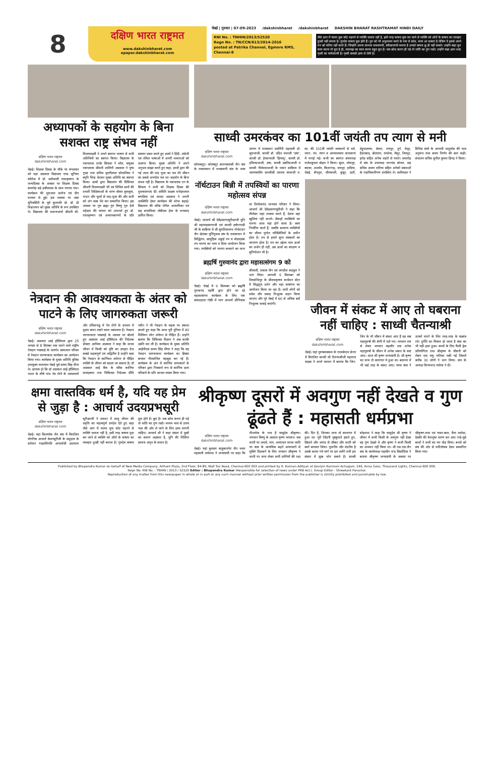8
दक्षिण भारत राष्ट्रमत
www.dakshinbharat.com
epaper.dakshinbharat.com
चेन्नई | गुरुवार | 07-09-2023 /dakshinbharat /dakshinbharat DAKSHIN BHARAT RASHTRAMAT HINDI DAILY
RNI No. : TNHIN/2013/52520
Regn No. : TN/CCN/613/2014-2016
posted at Patrika Channel, Egmore RMS, Chennai-8
जैसे आग में फायर प्रूफ कोट पहनने से व्यक्ति जलता नहीं है, इसी तरह कषाय प्रूफ बन जाने से व्यक्ति को औरों के कषाय का व्यवहार दुःखी नहीं बनाता है। गुरुदेव कषाय प्रूफ होते हैं। गुरु को भी अनुशासन करने के नाम से क्रोध, माया आ सकता है लेकिन वे इससे अपने मन को मलिन नहीं करते हैं। जिन्होंने अपना स्वभाव समतामयी, स्वीकारमयी बनाया है उनको कषाय छू ही नहीं सकते। उन्होंने कहा बुरा काम करना तो बुरा है ही, नासमझ का काम करना बहुत बुरा है। जब क्रोध करना ही पड़े तो शांति का गुण रखो। उन्होंने कहा क्षमा शब्द पृथ्वी का पर्यायवाची है। पृथ्वी सबको क्षमा से लेती है।
अध्यापकों के सहयोग के बिना सशक्त राष्ट्र संभव नहीं
दक्षिण भारत राष्ट्रमत
dakshinbharat.com
चेन्नई। शिक्षक दिवस के मौके पर मंगलवार को यहां अग्रवाल विद्यालय एण्ड जूनियर कॉलेज में डॉ. सर्वपल्ली राधाकृष्णन के जन्मदिवस के अवसर पर शिक्षक दिवस समारोह बड़े हर्षोल्लास के साथ मनाया गया। कार्यक्रम की शुरुआत प्रार्थना एवं दीप प्रज्वल से हुई। इस अवसर पर अन्ना यूनिवर्सिटी के पूर्व कुलपति प्रो. डॉ. डी विश्वनाथन को मुख्य अतिथि के रूप उपस्थित थे। विद्यालय की प्रधानाचार्या श्रीमती सी. विजयलक्ष्मी ने अपने स्वागत भाषण से सभी अतिथियों का स्वागत किया। विद्यालय के पत्राचारक एनके सिंघला ने शॉल, संयुक्त पत्राचारक श्रीमती शालिनी अग्रवाल ने पुष्प गुच्छ तथा सचिव मुरारीलाल सोंथालिया ने स्मृति चिन्ह भेटकर मुख्य अतिथि का स्वागत किया। छात्रों द्वारा विद्यालय की प्रिंसिपल श्रीमती विजयलक्ष्मी जी एवं विभिन्न स्तरों की प्रभारी शिक्षिकाओं के चरण धोकर कुमकुम, चन्दन और फूलों से पाद-पूजा की और सभी को अंग वस्त्र भेंट कर सम्मानित किया। इस अवसर पर गुरु ब्रह्मा गुरु विष्णु गुरु देवो महेश्वरा की परंपरा को अपनाते हुए डॉ. राधाकृष्णन एवं अध्यापकगणों के प्रति सम्मान प्रकट करते हुए छात्रों ने हिंदी, अंग्रेजी एवं तमिल भाषाओं में अपनी भावनाओं को उजागर किया। मुख्य अतिथि ने अपने अनुभव सांझा करते हुए कहा, छात्रों द्वारा की गई आज की पाद पूजा का पल मेरे जीवन का सबसे अनमोल पल था। सहयोग के बिना संभव नहीं है। विद्यालय के पत्राचारक एन के सिंघला ने सभी को शिक्षक दिवस की शुभकामनाएं दीं। समिति सदस्य मनोहरलाल बगाडिया एवं शारदा अग्रवाल ने अपनी उपस्थिति देकर कार्यक्रम की शोभा बढ़ाई। विद्यालय की वरिष्ठ गणित अध्यापिका एवं सह संचालिका जेबीएस हेमा के धन्यवाद ज्ञापित किया।
नेत्रदान की आवश्यकता के अंतर को पाटने के लिए जागरुकता जरूरी
दक्षिण भारत राष्ट्रमत
dakshinbharat.com
चेन्नई। अग्रवाल आई हॉस्पिटल द्वारा 25 अगस्त से 8 सितंबर तक चलने वाले राष्ट्रीय नेत्रदान पखवाड़े के अंतर्गत अस्पताल परिसर में नेत्रदान जागरूकता कार्यक्रम का आयोजन किया गया। कार्यक्रम के मुख्य अतिथि पुलिस उपायुक्त यातायात चेन्नई पूर्व समय सिंह मीना थे। ज्ञातव्य हो कि डॉ अग्रवाल आई हॉस्पिटल भारत के शीर्ष पांच नेत्र रोगों के अस्पतालों और तमिलनाडु में नेत्र रोगों के उपचार में दूसरा स्थान रखने वाला अस्पताल है। नेत्रदान जागरूकता पखवाड़े के अवसर पर बोलते हुए अग्रवाल आई हॉस्पिटल की निदेशक डॉक्टर आथिया अग्रवाल ने कहा कि मानव जीवन में किसी को दृष्टि का उपहार देना सबसे महत्वपूर्ण एवं अद्वितीय है उन्होंने कहा कि नेत्रदान से कार्नियल अंधेपन से पीड़ित व्यक्ति के जीवन को बदला जा सकता है। डॉ अग्रवाल आई बैंक के वरिष्ठ कार्निया सलाहकार तथा चिकित्सा निदेशक प्रीति नवीन ने भी नेत्रदान के महत्व पर प्रकाश डालते हुए कहा कि आज पूरी दुनिया में 40 मिलियन लोग अंधेपन से पीड़ित हैं। उन्होंने बताया कि चिकित्सा विज्ञान ने अब काफ़ी उन्नति कर ली है। कार्यक्रम के मुख्य अतिथि आईपीएस समय सिंह मीणा ने कहा कि वह नेत्रदान जागरूकता कार्यक्रम का हिस्सा बनकर गौरवान्वित महसूस कर रहे हैं। कार्यक्रम के अंत में कार्निया प्राप्तकर्ता के परिवार द्वारा निःस्वार्थ रूप से कार्निया दाता परिवारों के प्रति आभार व्यक्त किया गया।
साध्वी उमरकंवर का 101वीं जयंती तप त्याग से मनी
दक्षिण भारत राष्ट्रमत
dakshinbharat.com
कोयम्बटूर। कोयंबटूर स्थानकवासी जैन संघ के तत्वावधान में राजस्थानी संघ के भव्य प्रांगण में राजस्थान प्रवर्तिनी महासती डॉ. सुप्रभाजी, साध्वी डॉ. उदित प्रभाजी 'उषा', साध्वी डॉ. हेमप्रभाजी 'हिमांशु', साध्वी डॉ. इमितप्रभाजी, उषा, साध्वी उन्नतिप्रभाजी व साध्वी नीलेशप्रभाजी के पावन सान्निध्य में श्रमणसंघीय साध्वीश्री उमराव कंवरजी म. सा. की 101वीं जयंती जयकारों से धर्म, ध्यान, तप, त्याग व आध्यात्ममय वातावरण में मनाई गई। सभी का स्वागत संघाध्यक्ष राजेशकुमार बोहरा ने किया। सूरत, जोधपुर, ब्यावर, अजमेर, किशनगढ़, जयपुर, दादिया, चेन्नई, बेंगलूरु, सीरकाली, कुन्नूर, ऊटी, मेट्टूपालयम, सेलम, रायपुर, दुर्ग, वेलूर, हैदराबाद, बोलारम, रामटेक, मैसूर, तिरुपुर, इरोड सहित अनेक शहरों से पधारे। समारोह में संघ के उपाध्यक्ष रतनचंद बोथरा, सह सचिव अजय टाटिया सहित अनेकों संस्थाओं के पदाधिकारीगण उपस्थित थे। सतीमंडल ने विभिन्न संघों के आगामी चातुर्मास की भाव अनुरूप यथा समय निर्णय की बात कही। संचालन सचिव सुनील कुमार हिंगड़ ने किया।
नॉर्थटाउन बिन्नी में तपस्वियों का पारणा महोत्सव संपन्न
दक्षिण भारत राष्ट्रमत
dakshinbharat.com
चेन्नई। आचार्य श्री देवेंद्रसागरसूरीश्वरजी मुनि श्री महापद्मसागरजी एवं साध्वी हर्षरत्नाश्री जी के सान्निध्य में श्री सुमतिवल्लभ नोर्थटाउन जैन श्वेतांबर मूर्तिपूजक संघ के तत्वावधान में सिद्धितप, सामूहिक अट्ठाई तप व मोक्षदंडक तप पारणा का भव्य व दिव्य आयोजन किया गया। तपस्वियों को पारणा करवाने का लाभ शा तिलोकचंद थानमल परिवार ने लिया। आचार्य श्री देवेंद्रसागरसूरीजी ने कहा कि तीर्थंकर जहां तपस्या करते हैं, देवता वहां खुशियां नहीं मानते। सैकड़ों तपस्वियों का पारणा आज यहां होने वाला है। स्वयं निर्धारित करते हैं, जबकि सामान्य व्यक्तियों का जीवन पूर्णतः परिस्थितियों के अधीन होता है। तप से हमारे सुप्त संस्कारों का जागरण होता है। तप का उद्देश्य मात्र ऊर्जा का अर्जन ही नहीं, उस ऊर्जा का संरक्षण व सुनियोजन भी है।
ब्रह्मर्षि गुरुवानंद द्वारा महासत्संगम 9 को
दक्षिण भारत राष्ट्रमत
dakshinbharat.com
चेन्नई। चेन्नई में 9 सितम्बर को ब्रह्मर्षि गुरुवानंद महर्षि द्वारा होने जा रहे महासत्संगम कार्यक्रम के लिए एक संवाददाता गोष्ठी में भाग आचार्य श्रीनिवास श्रीमाली, प्रकाश जैन एवं जगदीश कदवुल ने भाग लिया। आगामी 9 सितम्बर को तिरुवन्मियूर के श्रीरामकृष्णा कन्वेंशन सेंटर में सिद्धगुरु दर्शन और महा सत्संगम का आयोजन किया जा रहा है। सभी लोगों को प्रवेश और प्रसाद निःशुल्क प्रदान किया जाएगा और पूरे चेन्नई में 60 से अधिक बसें निःशुल्क चलाई जाएंगी।
जीवन में संकट में आए तो घबराना नहीं चाहिए : साध्वी चैतन्याश्री
दक्षिण भारत राष्ट्रमत
dakshinbharat.com
चेन्नई। यहां पुरुषवाक्कम के एएमकेएम सेन्टर में विराजित साध्वी श्री चैतन्याश्रीजी महाराज साहब ने अपने प्रवचन में बताया कि जिन-जिन के भी जीवन में संकट आए हैं वह सब महापुरुषों की श्रेणी में चले गए। भगवान राम से लेकर भगवान महावीर तक अनेक महापुरुषों के जीवन में अनेक प्रकार के कष्ट आए। आज श्री कृष्ण जन्माष्टमी है। श्री कृष्ण का जन्म तो कारागार में हुआ था। बालपन में भी कई तरह के संकट आए। मामा कंस ने उनको मारने के लिए तरह-तरह के षड्यंत्र रचे। दुर्गति का शिकार हो जाता है कंस का भी यही हाल हुआ। बच्चों के लिए फैंसी ड्रेस प्रतियोगिता तथा श्रीकृष्ण के जीवनी को लेकर एक लघु नाटिका रखी गई जिसमें करीब 30 लोगों ने भाग लिया। संघ के अध्यक्ष विनयचन्द पावेचा ने दी।
क्षमा वास्तविक धर्म है, यदि यह प्रेम से जुड़ा है : आचार्य उदयप्रभसूरी
दक्षिण भारत राष्ट्रमत
dakshinbharat.com
चेन्नई। यहां किलपॉक जैन संघ में विराजित योगनिष्ठ आचार्य केशरसूरीजी के समुदाय के वर्तमान गच्छाधिपति आचार्यश्री उदयप्रभ सूरीश्वरजी ने प्रवचन में साधु जीवन की प्रवृत्ति का महत्वपूर्ण उपदेश देते हुए कहा जैसे आग में फायर प्रूफ कोट पहनने से व्यक्ति जलता नहीं है, इसी तरह कषाय प्रूफ बन जाने से व्यक्ति को औरों के कषाय का व्यवहार दुःखी नहीं बनाता है। गुरुदेव कषाय प्रूफ होते हैं। बुरा है। जब क्रोध करना ही पड़े तो शांति का गुण रखो। मध्यम भाव से उत्तम भाव की ओर ले जाने के लिए क्षमा मांगनी चाहिए। आचार्य श्री ने कहा संसार में दुखों का कारण अहंकार है, मुनि की निर्लिप्त साधना अमृत के समान है।
श्रीकृष्ण दूसरों में अवगुण नहीं देखते व गुण ढूंढते हैं : महासती धर्मप्रभा
दक्षिण भारत राष्ट्रमत
dakshinbharat.com
चेन्नई। यहां बुधवार साहूकारपेट जैन भवन महासती धर्मप्रभा ने जन्माष्टमी पर कहा कि तीनलोक के नाथ है वासुदेव श्रीकृष्ण। भगवान विष्णु के अवतार कृष्ण भगवान। जब धरती पर अधर्म, पाप, अत्याचार मानव जाति पर कंस के अत्यधिक बढ़ते अत्याचारों से मुक्ति दिलवाने के लिए भगवान श्रीकृष्ण ने धरती पर जन्म लेकर सभी प्राणियों की रक्षा की। दिन है, जिनका जन्म तो कारागार में हुआ था। पूरी जिंदगी मुस्कुराते हंसते हुए, खिलते और आनंद से जीकर और धरती को स्वर्ग बनाकर जिया। पूजनीय और वंदनीय है उसके बताए गये मार्ग पर हम चलेंगे तभी हम संसार में सुख भोग सकते है। साध्वी स्नेहप्रभा ने कहा कि वासुदेव श्री कृष्ण ने जीवन में कभी किसी के अवगुण नहीं देखा वह गुण देखते थे और कृष्ण ने कभी किसी का अपमान नहीं किया था। श्री एस.एस.जैन संघ के कार्याध्यक्ष महावीर चन्द सिसोदिया ने बताया श्रीकृष्ण जन्माष्टमी के अवसर पर श्रीकृष्ण-राधा एवं ग्वाल-बाल, मैया यशोदा, देवकी की वेशभूषा धारण कर आए नन्हे-मुन्ने बच्चों ने सभी का मन मोह लिया। बच्चों को संघ की ओर से पारितोषक देकर सम्मानित किया गया।
Published by Bhupendra Kumar on behalf of New Media Company, Arihant Plaza, 2nd Floor, 84-85, Wall Tax Road, Chennai-600 003 and printed by R. Kannan Adityan at Deviyin Kanmani Achagam, 246, Anna Salai, Thousand Lights, Chennai-600 006.
Regn No. RNI No. : TNHIN / 2013 / 52520 Editor : Bhupendra Kumar (Responsible for selection of news under PRB Act.). Group Editor - Shreekant Parashar.
Reproduction of any matter from this newspaper in whole or in part or any such manner without prior written permission from the publisher is strictly prohibited and punishable by law.